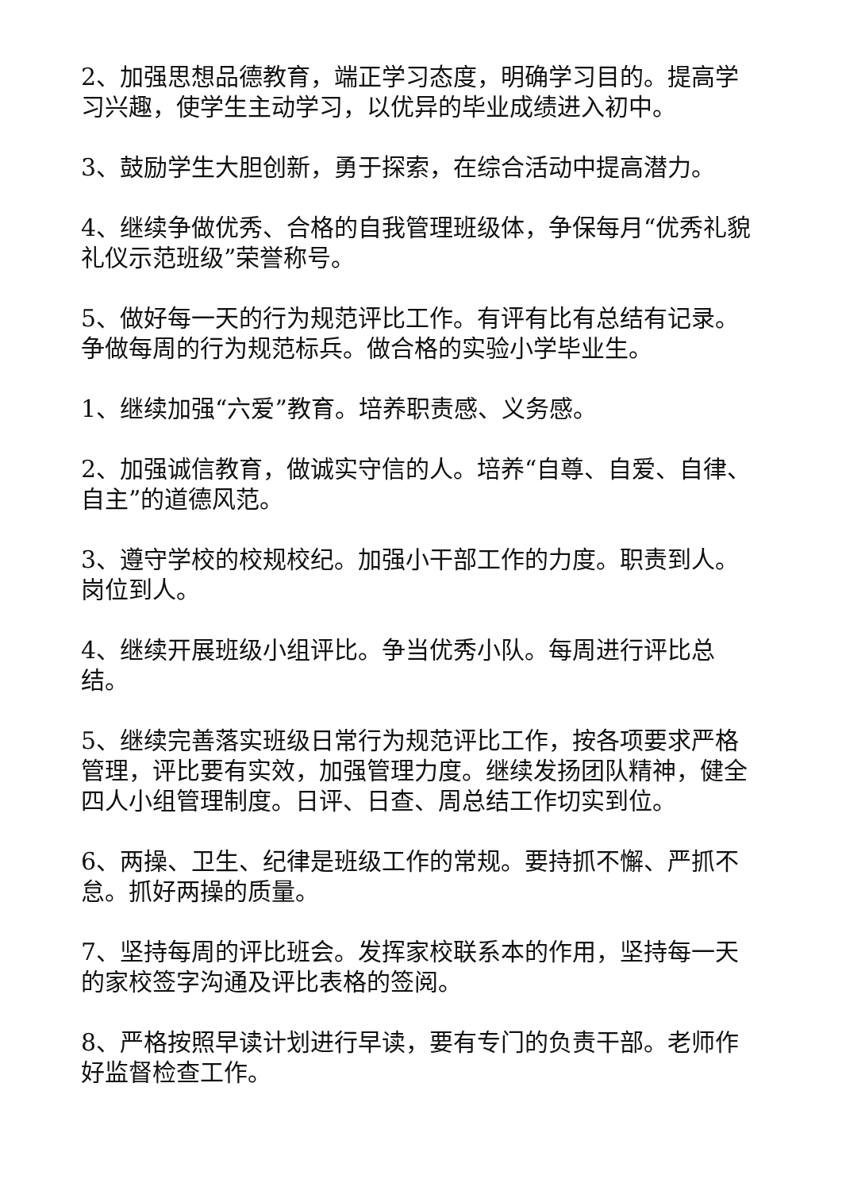2、加强思想品德教育，端正学习态度，明确学习目的。提高学习兴趣，使学生主动学习，以优异的毕业成绩进入初中。
3、鼓励学生大胆创新，勇于探索，在综合活动中提高潜力。
4、继续争做优秀、合格的自我管理班级体，争保每月“优秀礼貌礼仪示范班级”荣誉称号。
5、做好每一天的行为规范评比工作。有评有比有总结有记录。争做每周的行为规范标兵。做合格的实验小学毕业生。
1、继续加强“六爱”教育。培养职责感、义务感。
2、加强诚信教育，做诚实守信的人。培养“自尊、自爱、自律、自主”的道德风范。
3、遵守学校的校规校纪。加强小干部工作的力度。职责到人。岗位到人。
4、继续开展班级小组评比。争当优秀小队。每周进行评比总结。
5、继续完善落实班级日常行为规范评比工作，按各项要求严格管理，评比要有实效，加强管理力度。继续发扬团队精神，健全四人小组管理制度。日评、日查、周总结工作切实到位。
6、两操、卫生、纪律是班级工作的常规。要持抓不懈、严抓不怠。抓好两操的质量。
7、坚持每周的评比班会。发挥家校联系本的作用，坚持每一天的家校签字沟通及评比表格的签阅。
8、严格按照早读计划进行早读，要有专门的负责干部。老师作好监督检查工作。